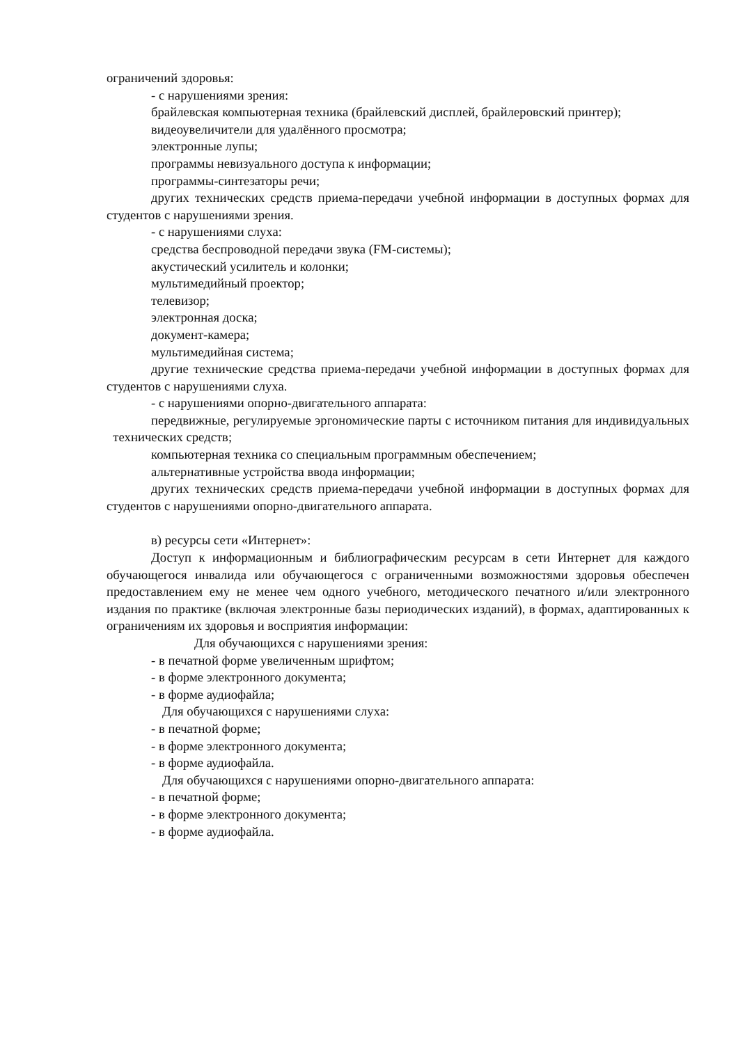ограничений здоровья:
- с нарушениями зрения:
брайлевская компьютерная техника (брайлевский дисплей, брайлеровский принтер);
видеоувеличители для удалённого просмотра;
электронные лупы;
программы невизуального доступа к информации;
программы-синтезаторы речи;
других технических средств приема-передачи учебной информации в доступных формах для студентов с нарушениями зрения.
- с нарушениями слуха:
средства беспроводной передачи звука (FM-системы);
акустический усилитель и колонки;
мультимедийный проектор;
телевизор;
электронная доска;
документ-камера;
мультимедийная система;
другие технические средства приема-передачи учебной информации в доступных формах для студентов с нарушениями слуха.
- с нарушениями опорно-двигательного аппарата:
передвижные, регулируемые эргономические парты с источником питания для индивидуальных технических средств;
компьютерная техника со специальным программным обеспечением;
альтернативные устройства ввода информации;
других технических средств приема-передачи учебной информации в доступных формах для студентов с нарушениями опорно-двигательного аппарата.
в) ресурсы сети «Интернет»:
Доступ к информационным и библиографическим ресурсам в сети Интернет для каждого обучающегося инвалида или обучающегося с ограниченными возможностями здоровья обеспечен предоставлением ему не менее чем одного учебного, методического печатного и/или электронного издания по практике (включая электронные базы периодических изданий), в формах, адаптированных к ограничениям их здоровья и восприятия информации:
Для обучающихся с нарушениями зрения:
- в печатной форме увеличенным шрифтом;
- в форме электронного документа;
- в форме аудиофайла;
Для обучающихся с нарушениями слуха:
- в печатной форме;
- в форме электронного документа;
- в форме аудиофайла.
Для обучающихся с нарушениями опорно-двигательного аппарата:
- в печатной форме;
- в форме электронного документа;
- в форме аудиофайла.